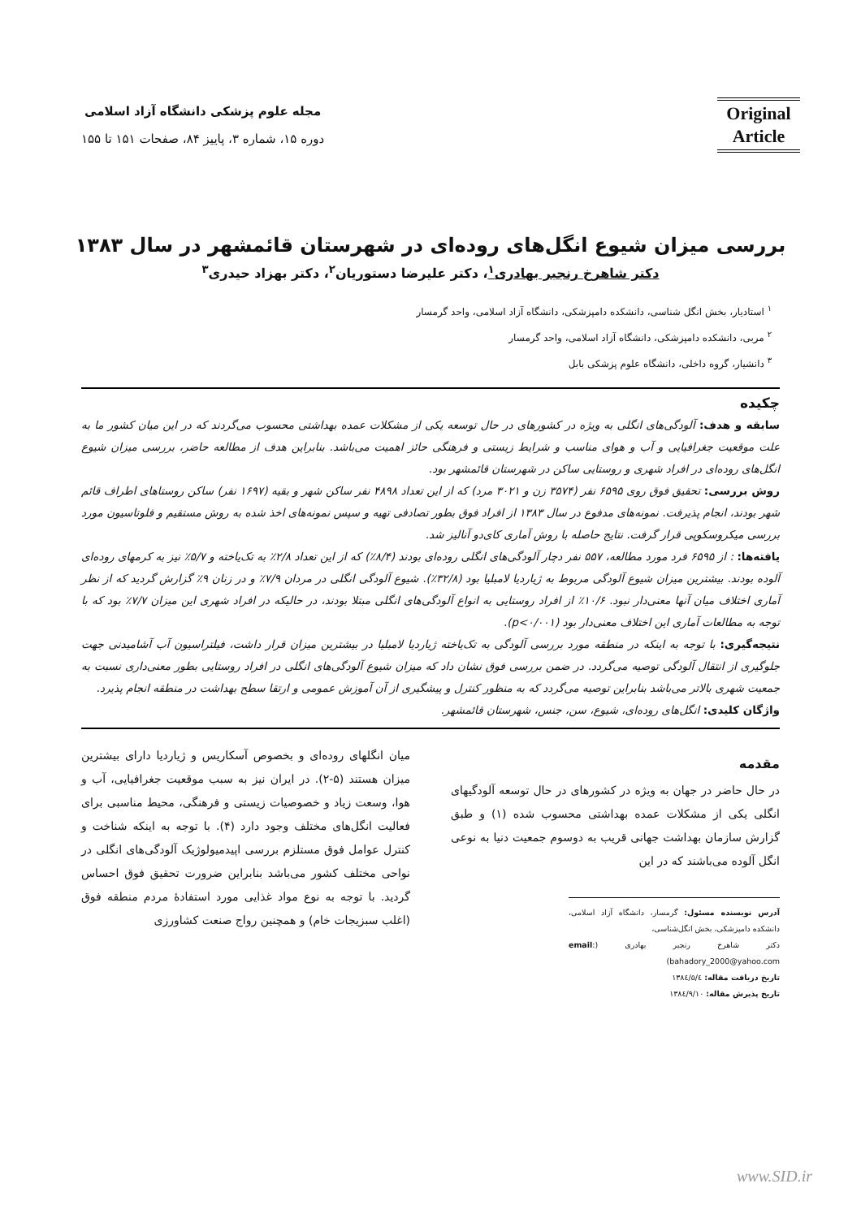Original Article
مجله علوم پزشکی دانشگاه آزاد اسلامی
دوره ۱۵، شماره ۳، پاییز ۸۴، صفحات ۱۵۱ تا ۱۵۵
بررسی میزان شیوع انگل‌های روده‌ای در شهرستان قائمشهر در سال ۱۳۸۳
دکتر شاهرخ رنجبر بهادری<sup>۱</sup>، دکتر علیرضا دستوریان<sup>۲</sup>، دکتر بهزاد حیدری<sup>۳</sup>
<sup>۱</sup> استادیار، بخش انگل شناسی، دانشکده دامپزشکی، دانشگاه آزاد اسلامی، واحد گرمسار
<sup>۲</sup> مربی، دانشکده دامپزشکی، دانشگاه آزاد اسلامی، واحد گرمسار
<sup>۳</sup> دانشیار، گروه داخلی، دانشگاه علوم پزشکی بابل
چکیده
سابقه و هدف: آلودگی‌های انگلی به ویژه در کشورهای در حال توسعه یکی از مشکلات عمده بهداشتی محسوب می‌گردند که در این میان کشور ما به علت موقعیت جغرافیایی و آب و هوای مناسب و شرایط زیستی و فرهنگی حائز اهمیت می‌باشد. بنابراین هدف از مطالعه حاضر، بررسی میزان شیوع انگل‌های روده‌ای در افراد شهری و روستایی ساکن در شهرستان قائمشهر بود.
روش بررسی: تحقیق فوق روی ۶۵۹۵ نفر (۳۵۷۴ زن و ۳۰۲۱ مرد) که از این تعداد ۴۸۹۸ نفر ساکن شهر و بقیه (۱۶۹۷ نفر) ساکن روستاهای اطراف قائم شهر بودند، انجام پذیرفت. نمونه‌های مدفوع در سال ۱۳۸۳ از افراد فوق بطور تصادفی تهیه و سپس نمونه‌های اخذ شده به روش مستقیم و فلوتاسیون مورد بررسی میکروسکوپی قرار گرفت. نتایج حاصله با روش آماری کای‌دو آنالیز شد.
یافته‌ها: : از ۶۵۹۵ فرد مورد مطالعه، ۵۵۷ نفر دچار آلودگی‌های انگلی روده‌ای بودند (۸/۴٪) که از این تعداد ۲/۸٪ به تک‌یاخته و ۵/۷٪ نیز به کرمهای روده‌ای آلوده بودند. بیشترین میزان شیوع آلودگی مربوط به ژیاردیا لامبلیا بود (۳۲/۸٪). شیوع آلودگی انگلی در مردان ۷/۹٪ و در زنان ۹٪ گزارش گردید که از نظر آماری اختلاف میان آنها معنی‌دار نبود. ۱۰/۶٪ از افراد روستایی به انواع آلودگی‌های انگلی مبتلا بودند، در حالیکه در افراد شهری این میزان ۷/۷٪ بود که با توجه به مطالعات آماری این اختلاف معنی‌دار بود (p<۰/۰۰۱).
نتیجه‌گیری: با توجه به اینکه در منطقه مورد بررسی آلودگی به تک‌یاخته ژیاردیا لامبلیا در بیشترین میزان قرار داشت، فیلتراسیون آب آشامیدنی جهت جلوگیری از انتقال آلودگی توصیه می‌گردد. در ضمن بررسی فوق نشان داد که میزان شیوع آلودگی‌های انگلی در افراد روستایی بطور معنی‌داری نسبت به جمعیت شهری بالاتر می‌باشد بنابراین توصیه می‌گردد که به منظور کنترل و پیشگیری از آن آموزش عمومی و ارتقا سطح بهداشت در منطقه انجام پذیرد.
واژگان کلیدی: انگل‌های روده‌ای، شیوع، سن، جنس، شهرستان قائمشهر.
مقدمه
در حال حاضر در جهان به ویژه در کشورهای در حال توسعه آلودگیهای انگلی یکی از مشکلات عمده بهداشتی محسوب شده (۱) و طبق گزارش سازمان بهداشت جهانی قریب به دوسوم جمعیت دنیا به نوعی انگل آلوده می‌باشند که در این
آدرس نویسنده مسئول: گرمسار، دانشگاه آزاد اسلامی، دانشکده دامپزشکی، بخش انگل‌شناسی،
دکتر شاهرخ رنجبر بهادری (email: bahadory_2000@yahoo.com)
تاریخ دریافت مقاله: ۱۳۸٤/۵/٤
تاریخ پذیرش مقاله: ۱۳۸٤/۹/۱۰
میان انگلهای روده‌ای و بخصوص آسکاریس و ژیاردیا دارای بیشترین میزان هستند (۵-۲). در ایران نیز به سبب موقعیت جغرافیایی، آب و هوا، وسعت زیاد و خصوصیات زیستی و فرهنگی، محیط مناسبی برای فعالیت انگل‌های مختلف وجود دارد (۴). با توجه به اینکه شناخت و کنترل عوامل فوق مستلزم بررسی اپیدمیولوژیک آلودگی‌های انگلی در نواحی مختلف کشور می‌باشد بنابراین ضرورت تحقیق فوق احساس گردید. با توجه به نوع مواد غذایی مورد استفادهٔ مردم منطقه فوق (اغلب سبزیجات خام) و همچنین رواج صنعت کشاورزی
www.SID.ir